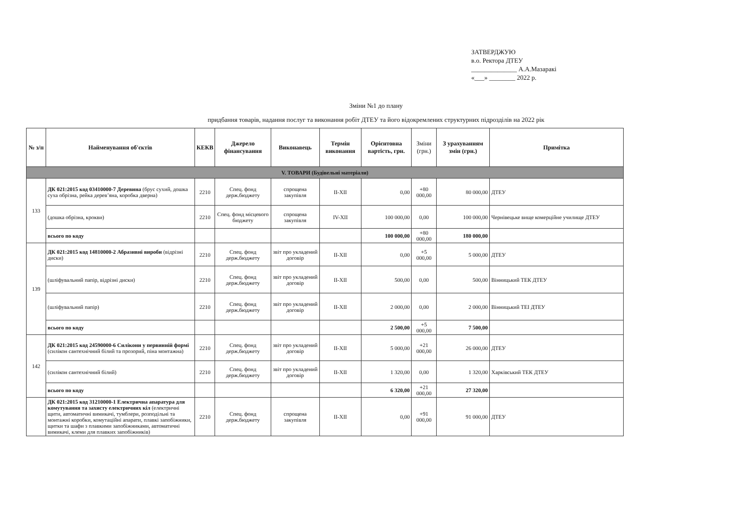ЗАТВЕРДЖУЮ
в.о. Ректора ДТЕУ
______________ А.А.Мазаракі
«___» ________ 2022 р.
Зміни №1 до плану
придбання товарів, надання послуг та виконання робіт ДТЕУ та його відокремлених структурних підрозділів на 2022 рік
| № з/п | Найменування об'єктів | КЕКВ | Джерело фінансування | Виконавець | Термін виконання | Орієнтовна вартість, грн. | Зміни (грн.) | З урахуванням змін (грн.) | Примітка |
| --- | --- | --- | --- | --- | --- | --- | --- | --- | --- |
| V. ТОВАРИ (Будівельні матеріали) | | | | | | | | | |
| 133 | ДК 021:2015 код 03410000-7 Деревина (брус сухий, дошка суха обрізна, рейка дерев’яна, коробка дверна) | 2210 | Спец. фонд держ.бюджету | спрощена закупівля | II-XII | 0,00 | +80 000,00 | 80 000,00 | ДТЕУ |
| | (дошка обрізна, крокви) | 2210 | Спец. фонд місцевого бюджету | спрощена закупівля | IV-XII | 100 000,00 | 0,00 | 100 000,00 | Чернівецьке вище комерційне училище ДТЕУ |
| | всього по коду | | | | | 100 000,00 | +80 000,00 | 180 000,00 | |
| 139 | ДК 021:2015 код 14810000-2 Абразивні вироби (відрізні диски) | 2210 | Спец. фонд держ.бюджету | звіт про укладений договір | II-XII | 0,00 | +5 000,00 | 5 000,00 | ДТЕУ |
| | (шліфувальний папір, відрізні диски) | 2210 | Спец. фонд держ.бюджету | звіт про укладений договір | II-XII | 500,00 | 0,00 | 500,00 | Вінницький ТЕК ДТЕУ |
| | (шліфувальний папір) | 2210 | Спец. фонд держ.бюджету | звіт про укладений договір | II-XII | 2 000,00 | 0,00 | 2 000,00 | Вінницький ТЕІ ДТЕУ |
| | всього по коду | | | | | 2 500,00 | +5 000,00 | 7 500,00 | |
| 142 | ДК 021:2015 код 24590000-6 Силікони у первинній формі (силікон сантехнічний білий та прозорий, піна монтажна) | 2210 | Спец. фонд держ.бюджету | звіт про укладений договір | II-XII | 5 000,00 | +21 000,00 | 26 000,00 | ДТЕУ |
| | (силікон сантехнічний білий) | 2210 | Спец. фонд держ.бюджету | звіт про укладений договір | II-XII | 1 320,00 | 0,00 | 1 320,00 | Харківський ТЕК ДТЕУ |
| | всього по коду | | | | | 6 320,00 | +21 000,00 | 27 320,00 | |
| | ДК 021:2015 код 31210000-1 Електрична апаратура для комутування та захисту електричних кіл (електричні щити, автоматичні вимикачі, тумблери, розподільні та монтажні коробки, комутаційні апарати, плавкі запобіжники, щитки та шафи з плавкими запобіжниками, автоматичні вимикачі, клеми для плавких запобіжників) | 2210 | Спец. фонд держ.бюджету | спрощена закупівля | II-XII | 0,00 | +91 000,00 | 91 000,00 | ДТЕУ |